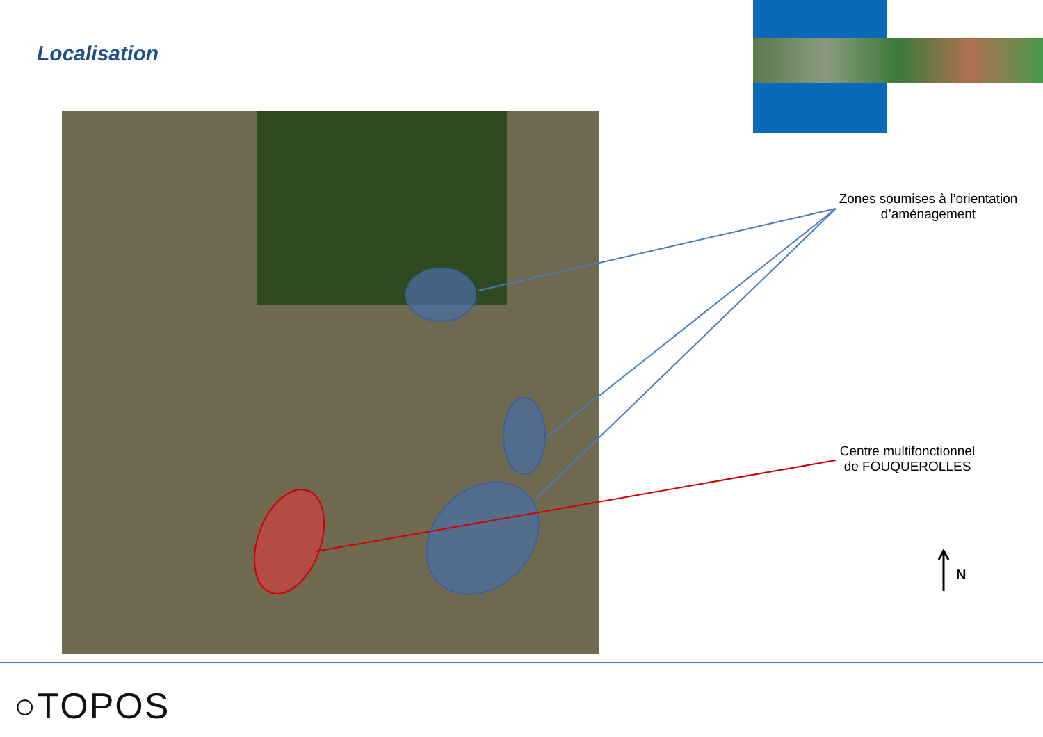Localisation
Zones soumises à l’orientation d’aménagement
Centre multifonctionnel de FOUQUEROLLES
N
○TOPOS